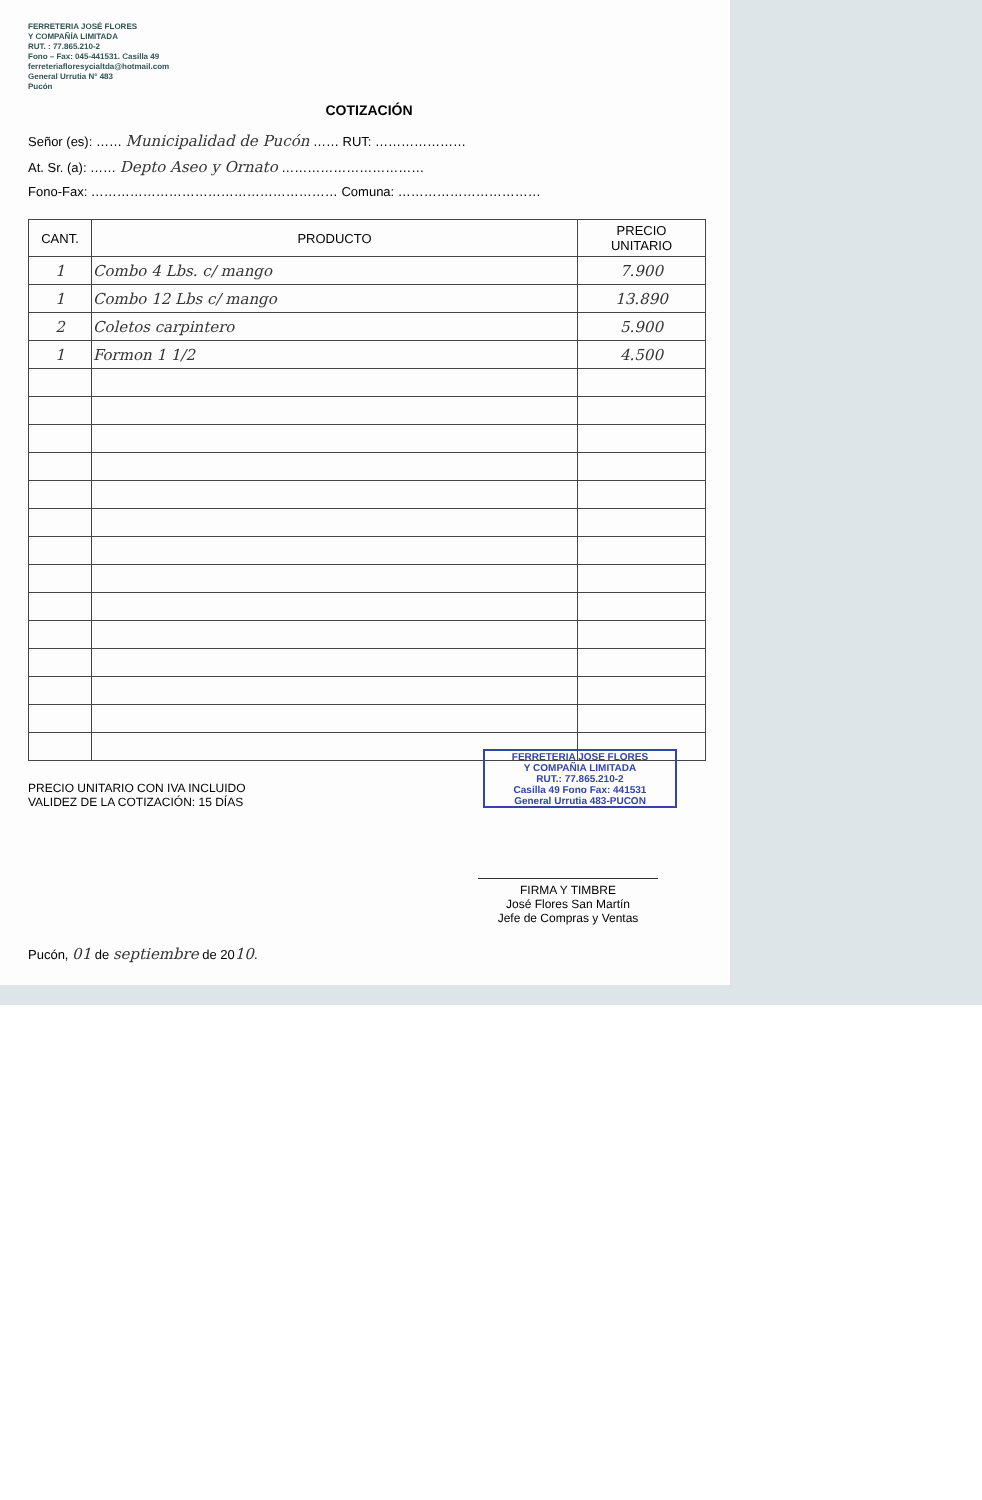FERRETERIA JOSÉ FLORES
Y COMPAÑÍA LIMITADA
RUT. : 77.865.210-2
Fono – Fax: 045-441531. Casilla 49
ferreteriafloresycialtda@hotmail.com
General Urrutia N° 483
Pucón
COTIZACIÓN
Señor (es): …… Municipalidad de Pucón …… RUT: …………………
At. Sr. (a): …… Depto Aseo y Ornato ……………………………
Fono-Fax: ………………………………………………… Comuna: ……………………………
| CANT. | PRODUCTO | PRECIO UNITARIO |
| --- | --- | --- |
| 1 | Combo 4 Lbs. c/ mango | 7.900 |
| 1 | Combo 12 Lbs c/ mango | 13.890 |
| 2 | Coletos carpintero | 5.900 |
| 1 | Formon 1 1/2 | 4.500 |
PRECIO UNITARIO CON IVA INCLUIDO
VALIDEZ DE LA COTIZACIÓN: 15 DÍAS
FERRETERIA JOSE FLORES
Y COMPAÑIA LIMITADA
RUT.: 77.865.210-2
Casilla 49 Fono Fax: 441531
General Urrutia 483-PUCON
FIRMA Y TIMBRE
José Flores San Martín
Jefe de Compras y Ventas
Pucón, 01 de septiembre de 2010.